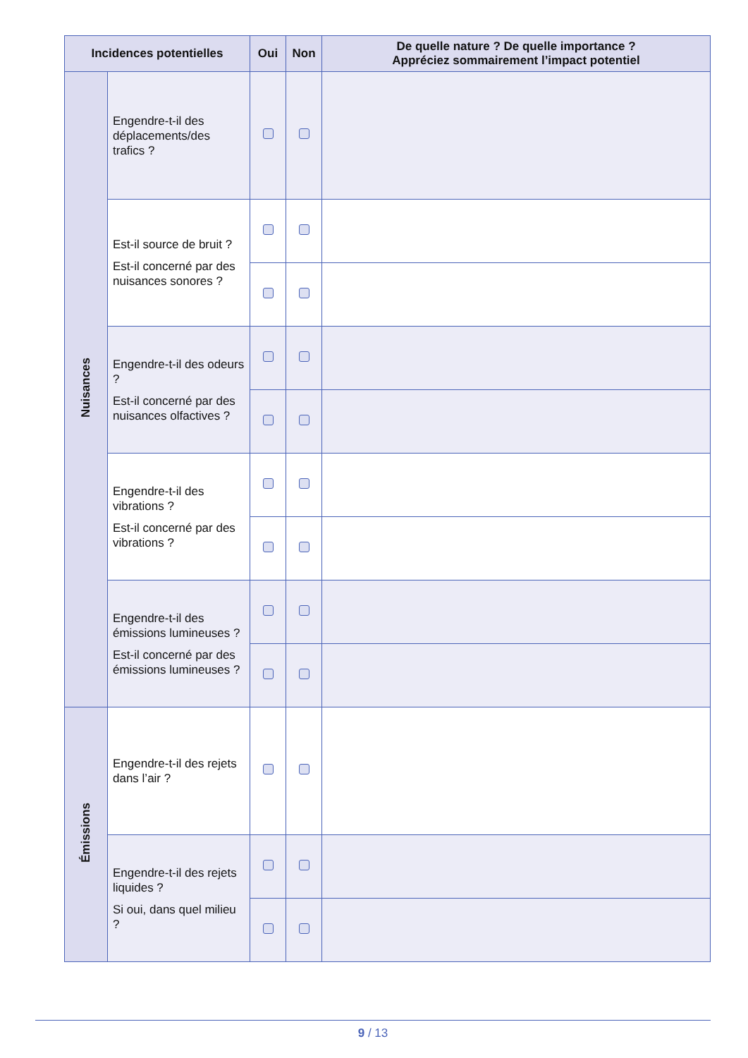| Incidences potentielles | | Oui | Non | De quelle nature ? De quelle importance ? Appréciez sommairement l’impact potentiel |
| --- | --- | --- | --- | --- |
| Nuisances | Engendre-t-il des déplacements/des trafics ? | | | |
| | Est-il source de bruit ? Est-il concerné par des nuisances sonores ? | | | |
| | Engendre-t-il des odeurs ? Est-il concerné par des nuisances olfactives ? | | | |
| | Engendre-t-il des vibrations ? Est-il concerné par des vibrations ? | | | |
| | Engendre-t-il des émissions lumineuses ? Est-il concerné par des émissions lumineuses ? | | | |
| Émissions | Engendre-t-il des rejets dans l’air ? | | | |
| | Engendre-t-il des rejets liquides ? Si oui, dans quel milieu ? | | | |
9 / 13